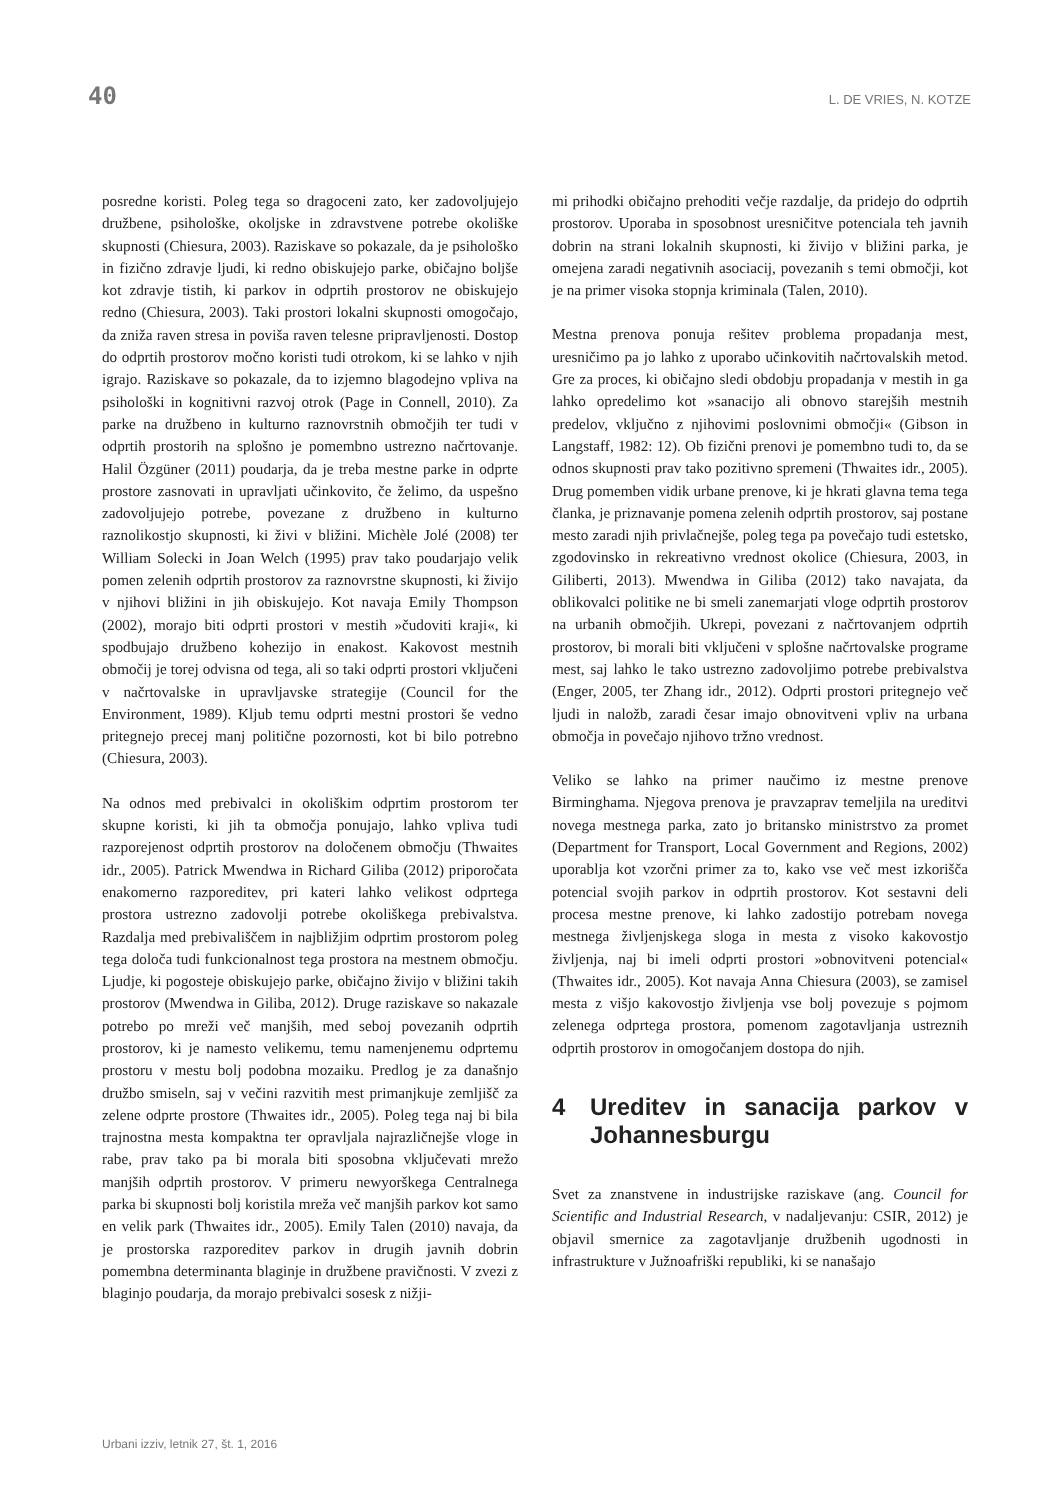40 L. DE VRIES, N. KOTZE
posredne koristi. Poleg tega so dragoceni zato, ker zadovoljujejo družbene, psihološke, okoljske in zdravstvene potrebe okoliške skupnosti (Chiesura, 2003). Raziskave so pokazale, da je psihološko in fizično zdravje ljudi, ki redno obiskujejo parke, običajno boljše kot zdravje tistih, ki parkov in odprtih prostorov ne obiskujejo redno (Chiesura, 2003). Taki prostori lokalni skupnosti omogočajo, da zniža raven stresa in poviša raven telesne pripravljenosti. Dostop do odprtih prostorov močno koristi tudi otrokom, ki se lahko v njih igrajo. Raziskave so pokazale, da to izjemno blagodejno vpliva na psihološki in kognitivni razvoj otrok (Page in Connell, 2010). Za parke na družbeno in kulturno raznovrstnih območjih ter tudi v odprtih prostorih na splošno je pomembno ustrezno načrtovanje. Halil Özgüner (2011) poudarja, da je treba mestne parke in odprte prostore zasnovati in upravljati učinkovito, če želimo, da uspešno zadovoljujejo potrebe, povezane z družbeno in kulturno raznolikostjo skupnosti, ki živi v bližini. Michèle Jolé (2008) ter William Solecki in Joan Welch (1995) prav tako poudarjajo velik pomen zelenih odprtih prostorov za raznovrstne skupnosti, ki živijo v njihovi bližini in jih obiskujejo. Kot navaja Emily Thompson (2002), morajo biti odprti prostori v mestih »čudoviti kraji«, ki spodbujajo družbeno kohezijo in enakost. Kakovost mestnih območij je torej odvisna od tega, ali so taki odprti prostori vključeni v načrtovalske in upravljavske strategije (Council for the Environment, 1989). Kljub temu odprti mestni prostori še vedno pritegnejo precej manj politične pozornosti, kot bi bilo potrebno (Chiesura, 2003).
Na odnos med prebivalci in okoliškim odprtim prostorom ter skupne koristi, ki jih ta območja ponujajo, lahko vpliva tudi razporejenost odprtih prostorov na določenem območju (Thwaites idr., 2005). Patrick Mwendwa in Richard Giliba (2012) priporočata enakomerno razporeditev, pri kateri lahko velikost odprtega prostora ustrezno zadovolji potrebe okoliškega prebivalstva. Razdalja med prebivališčem in najbližjim odprtim prostorom poleg tega določa tudi funkcionalnost tega prostora na mestnem območju. Ljudje, ki pogosteje obiskujejo parke, običajno živijo v bližini takih prostorov (Mwendwa in Giliba, 2012). Druge raziskave so nakazale potrebo po mreži več manjših, med seboj povezanih odprtih prostorov, ki je namesto velikemu, temu namenjenemu odprtemu prostoru v mestu bolj podobna mozaiku. Predlog je za današnjo družbo smiseln, saj v večini razvitih mest primanjkuje zemljišč za zelene odprte prostore (Thwaites idr., 2005). Poleg tega naj bi bila trajnostna mesta kompaktna ter opravljala najrazličnejše vloge in rabe, prav tako pa bi morala biti sposobna vključevati mrežo manjših odprtih prostorov. V primeru newyorškega Centralnega parka bi skupnosti bolj koristila mreža več manjših parkov kot samo en velik park (Thwaites idr., 2005). Emily Talen (2010) navaja, da je prostorska razporeditev parkov in drugih javnih dobrin pomembna determinanta blaginje in družbene pravičnosti. V zvezi z blaginjo poudarja, da morajo prebivalci sosesk z nižji-
mi prihodki običajno prehoditi večje razdalje, da pridejo do odprtih prostorov. Uporaba in sposobnost uresničitve potenciala teh javnih dobrin na strani lokalnih skupnosti, ki živijo v bližini parka, je omejena zaradi negativnih asociacij, povezanih s temi območji, kot je na primer visoka stopnja kriminala (Talen, 2010).
Mestna prenova ponuja rešitev problema propadanja mest, uresničimo pa jo lahko z uporabo učinkovitih načrtovalskih metod. Gre za proces, ki običajno sledi obdobju propadanja v mestih in ga lahko opredelimo kot »sanacijo ali obnovo starejših mestnih predelov, vključno z njihovimi poslovnimi območji« (Gibson in Langstaff, 1982: 12). Ob fizični prenovi je pomembno tudi to, da se odnos skupnosti prav tako pozitivno spremeni (Thwaites idr., 2005). Drug pomemben vidik urbane prenove, ki je hkrati glavna tema tega članka, je priznavanje pomena zelenih odprtih prostorov, saj postane mesto zaradi njih privlačnejše, poleg tega pa povečajo tudi estetsko, zgodovinsko in rekreativno vrednost okolice (Chiesura, 2003, in Giliberti, 2013). Mwendwa in Giliba (2012) tako navajata, da oblikovalci politike ne bi smeli zanemarjati vloge odprtih prostorov na urbanih območjih. Ukrepi, povezani z načrtovanjem odprtih prostorov, bi morali biti vključeni v splošne načrtovalske programe mest, saj lahko le tako ustrezno zadovoljimo potrebe prebivalstva (Enger, 2005, ter Zhang idr., 2012). Odprti prostori pritegnejo več ljudi in naložb, zaradi česar imajo obnovitveni vpliv na urbana območja in povečajo njihovo tržno vrednost.
Veliko se lahko na primer naučimo iz mestne prenove Birminghama. Njegova prenova je pravzaprav temeljila na ureditvi novega mestnega parka, zato jo britansko ministrstvo za promet (Department for Transport, Local Government and Regions, 2002) uporablja kot vzorčni primer za to, kako vse več mest izkorišča potencial svojih parkov in odprtih prostorov. Kot sestavni deli procesa mestne prenove, ki lahko zadostijo potrebam novega mestnega življenjskega sloga in mesta z visoko kakovostjo življenja, naj bi imeli odprti prostori »obnovitveni potencial« (Thwaites idr., 2005). Kot navaja Anna Chiesura (2003), se zamisel mesta z višjo kakovostjo življenja vse bolj povezuje s pojmom zelenega odprtega prostora, pomenom zagotavljanja ustreznih odprtih prostorov in omogočanjem dostopa do njih.
4 Ureditev in sanacija parkov v Johannesburgu
Svet za znanstvene in industrijske raziskave (ang. Council for Scientific and Industrial Research, v nadaljevanju: CSIR, 2012) je objavil smernice za zagotavljanje družbenih ugodnosti in infrastrukture v Južnoafriški republiki, ki se nanašajo
Urbani izziv, letnik 27, št. 1, 2016